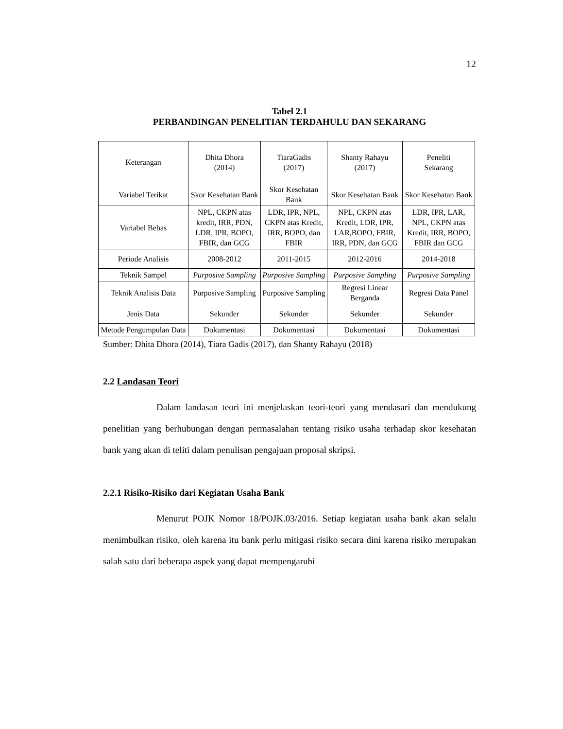12
Tabel 2.1
PERBANDINGAN PENELITIAN TERDAHULU DAN SEKARANG
| Keterangan | Dhita Dhora (2014) | TiaraGadis (2017) | Shanty Rahayu (2017) | Peneliti Sekarang |
| Variabel Terikat | Skor Kesehatan Bank | Skor Kesehatan Bank | Skor Kesehatan Bank | Skor Kesehatan Bank |
| Variabel Bebas | NPL, CKPN atas kredit, IRR, PDN, LDR, IPR, BOPO, FBIR, dan GCG | LDR, IPR, NPL, CKPN atas Kredit, IRR, BOPO, dan FBIR | NPL, CKPN atas Kredit, LDR, IPR, LAR,BOPO, FBIR, IRR, PDN, dan GCG | LDR, IPR, LAR, NPL, CKPN atas Kredit, IRR, BOPO, FBIR dan GCG |
| Periode Analisis | 2008-2012 | 2011-2015 | 2012-2016 | 2014-2018 |
| Teknik Sampel | Purposive Sampling | Purposive Sampling | Purposive Sampling | Purposive Sampling |
| Teknik Analisis Data | Purposive Sampling | Purposive Sampling | Regresi Linear Berganda | Regresi Data Panel |
| Jenis Data | Sekunder | Sekunder | Sekunder | Sekunder |
| Metode Pengumpulan Data | Dokumentasi | Dokumentasi | Dokumentasi | Dokumentasi |
Sumber: Dhita Dhora (2014), Tiara Gadis (2017), dan Shanty Rahayu (2018)
2.2 Landasan Teori
Dalam landasan teori ini menjelaskan teori-teori yang mendasari dan mendukung penelitian yang berhubungan dengan permasalahan tentang risiko usaha terhadap skor kesehatan bank yang akan di teliti dalam penulisan pengajuan proposal skripsi.
2.2.1 Risiko-Risiko dari Kegiatan Usaha Bank
Menurut POJK Nomor 18/POJK.03/2016. Setiap kegiatan usaha bank akan selalu menimbulkan risiko, oleh karena itu bank perlu mitigasi risiko secara dini karena risiko merupakan salah satu dari beberapa aspek yang dapat mempengaruhi